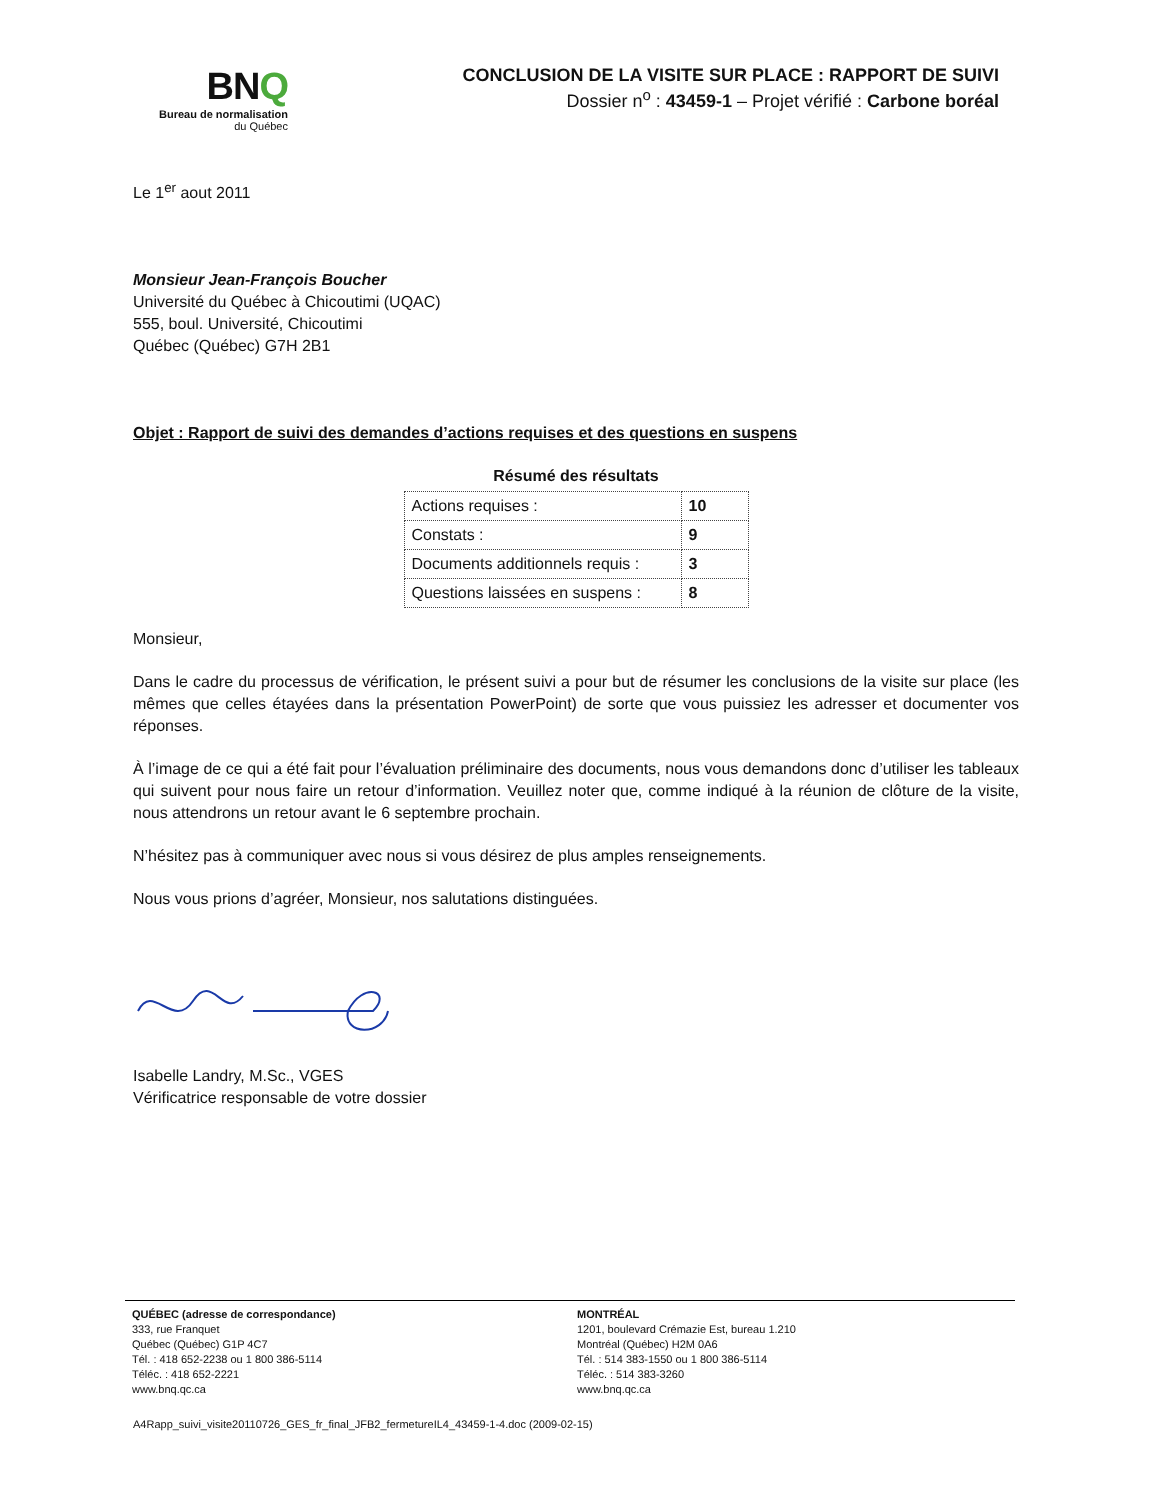BNQ
Bureau de normalisation
du Québec
CONCLUSION DE LA VISITE SUR PLACE : RAPPORT DE SUIVI
Dossier n<sup>o</sup> : 43459-1 – Projet vérifié : Carbone boréal
Le 1<sup>er</sup> aout 2011
Monsieur Jean-François Boucher
Université du Québec à Chicoutimi (UQAC)
555, boul. Université, Chicoutimi
Québec (Québec) G7H 2B1
Objet : Rapport de suivi des demandes d’actions requises et des questions en suspens
Résumé des résultats
| Actions requises : | 10 |
| Constats : | 9 |
| Documents additionnels requis : | 3 |
| Questions laissées en suspens : | 8 |
Monsieur,
Dans le cadre du processus de vérification, le présent suivi a pour but de résumer les conclusions de la visite sur place (les mêmes que celles étayées dans la présentation PowerPoint) de sorte que vous puissiez les adresser et documenter vos réponses.
À l’image de ce qui a été fait pour l’évaluation préliminaire des documents, nous vous demandons donc d’utiliser les tableaux qui suivent pour nous faire un retour d’information. Veuillez noter que, comme indiqué à la réunion de clôture de la visite, nous attendrons un retour avant le 6 septembre prochain.
N’hésitez pas à communiquer avec nous si vous désirez de plus amples renseignements.
Nous vous prions d’agréer, Monsieur, nos salutations distinguées.
Isabelle Landry, M.Sc., VGES
Vérificatrice responsable de votre dossier
QUÉBEC (adresse de correspondance)
333, rue Franquet
Québec (Québec) G1P 4C7
Tél. : 418 652-2238 ou 1 800 386-5114
Téléc. : 418 652-2221
www.bnq.qc.ca
MONTRÉAL
1201, boulevard Crémazie Est, bureau 1.210
Montréal (Québec) H2M 0A6
Tél. : 514 383-1550 ou 1 800 386-5114
Téléc. : 514 383-3260
www.bnq.qc.ca
A4Rapp_suivi_visite20110726_GES_fr_final_JFB2_fermetureIL4_43459-1-4.doc (2009-02-15)